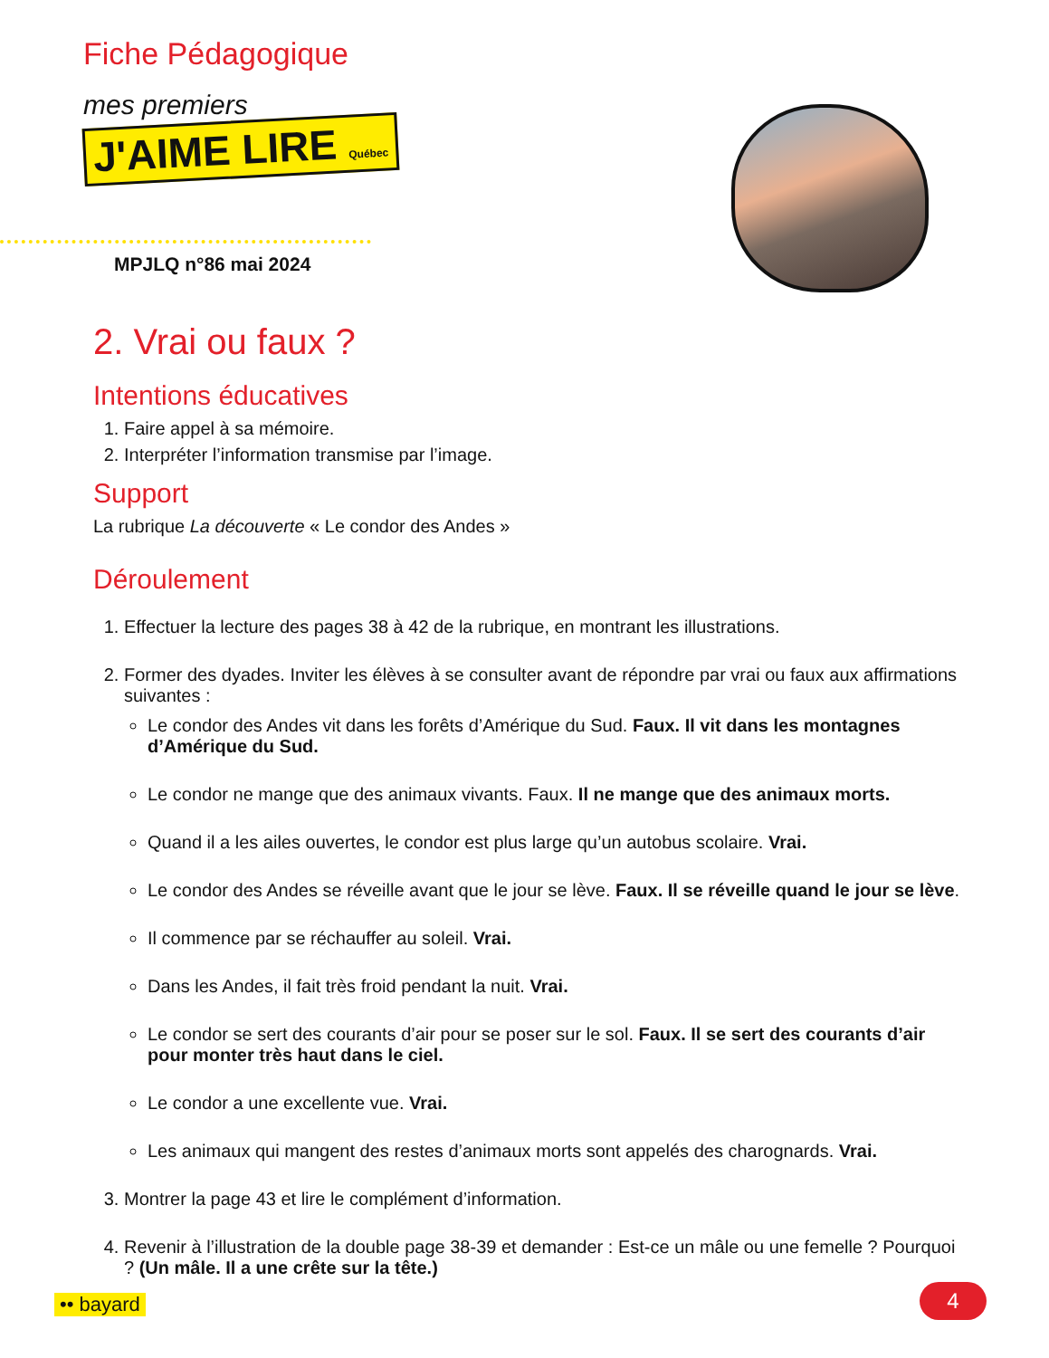Fiche Pédagogique
mes premiers
J'AIME LIRE Québec
MPJLQ n°86 mai 2024
2. Vrai ou faux ?
Intentions éducatives
1. Faire appel à sa mémoire.
2. Interpréter l’information transmise par l’image.
Support
La rubrique La découverte « Le condor des Andes »
Déroulement
1. Effectuer la lecture des pages 38 à 42 de la rubrique, en montrant les illustrations.
2. Former des dyades. Inviter les élèves à se consulter avant de répondre par vrai ou faux aux affirmations suivantes :
Le condor des Andes vit dans les forêts d’Amérique du Sud. Faux. Il vit dans les montagnes d’Amérique du Sud.
Le condor ne mange que des animaux vivants. Faux. Il ne mange que des animaux morts.
Quand il a les ailes ouvertes, le condor est plus large qu’un autobus scolaire. Vrai.
Le condor des Andes se réveille avant que le jour se lève. Faux. Il se réveille quand le jour se lève.
Il commence par se réchauffer au soleil. Vrai.
Dans les Andes, il fait très froid pendant la nuit. Vrai.
Le condor se sert des courants d’air pour se poser sur le sol. Faux. Il se sert des courants d’air pour monter très haut dans le ciel.
Le condor a une excellente vue. Vrai.
Les animaux qui mangent des restes d’animaux morts sont appelés des charognards. Vrai.
3. Montrer la page 43 et lire le complément d’information.
4. Revenir à l’illustration de la double page 38-39 et demander : Est-ce un mâle ou une femelle ? Pourquoi ? (Un mâle. Il a une crête sur la tête.)
•• bayard 4